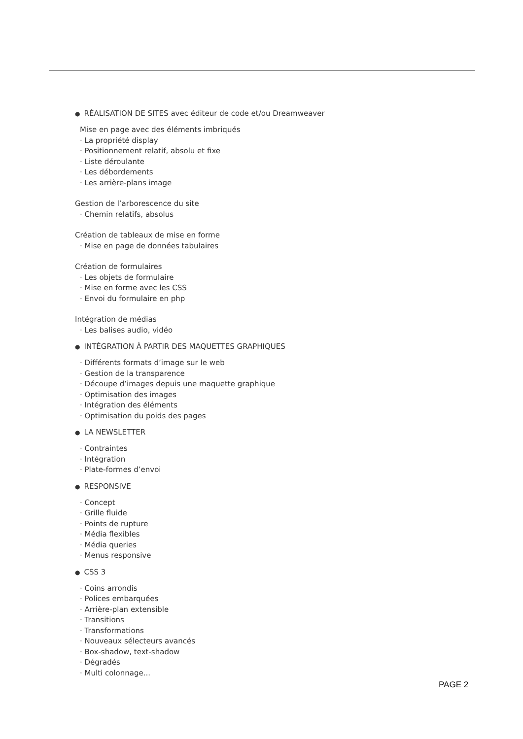● RÉALISATION DE SITES avec éditeur de code et/ou Dreamweaver
Mise en page avec des éléments imbriqués
· La propriété display
· Positionnement relatif, absolu et fixe
· Liste déroulante
· Les débordements
· Les arrière-plans image
Gestion de l’arborescence du site
· Chemin relatifs, absolus
Création de tableaux de mise en forme
· Mise en page de données tabulaires
Création de formulaires
· Les objets de formulaire
· Mise en forme avec les CSS
· Envoi du formulaire en php
Intégration de médias
· Les balises audio, vidéo
● INTÉGRATION À PARTIR DES MAQUETTES GRAPHIQUES
· Différents formats d’image sur le web
· Gestion de la transparence
· Découpe d’images depuis une maquette graphique
· Optimisation des images
· Intégration des éléments
· Optimisation du poids des pages
● LA NEWSLETTER
· Contraintes
· Intégration
· Plate-formes d’envoi
● RESPONSIVE
· Concept
· Grille fluide
· Points de rupture
· Média flexibles
· Média queries
· Menus responsive
● CSS 3
· Coins arrondis
· Polices embarquées
· Arrière-plan extensible
· Transitions
· Transformations
· Nouveaux sélecteurs avancés
· Box-shadow, text-shadow
· Dégradés
· Multi colonnage...
PAGE 2